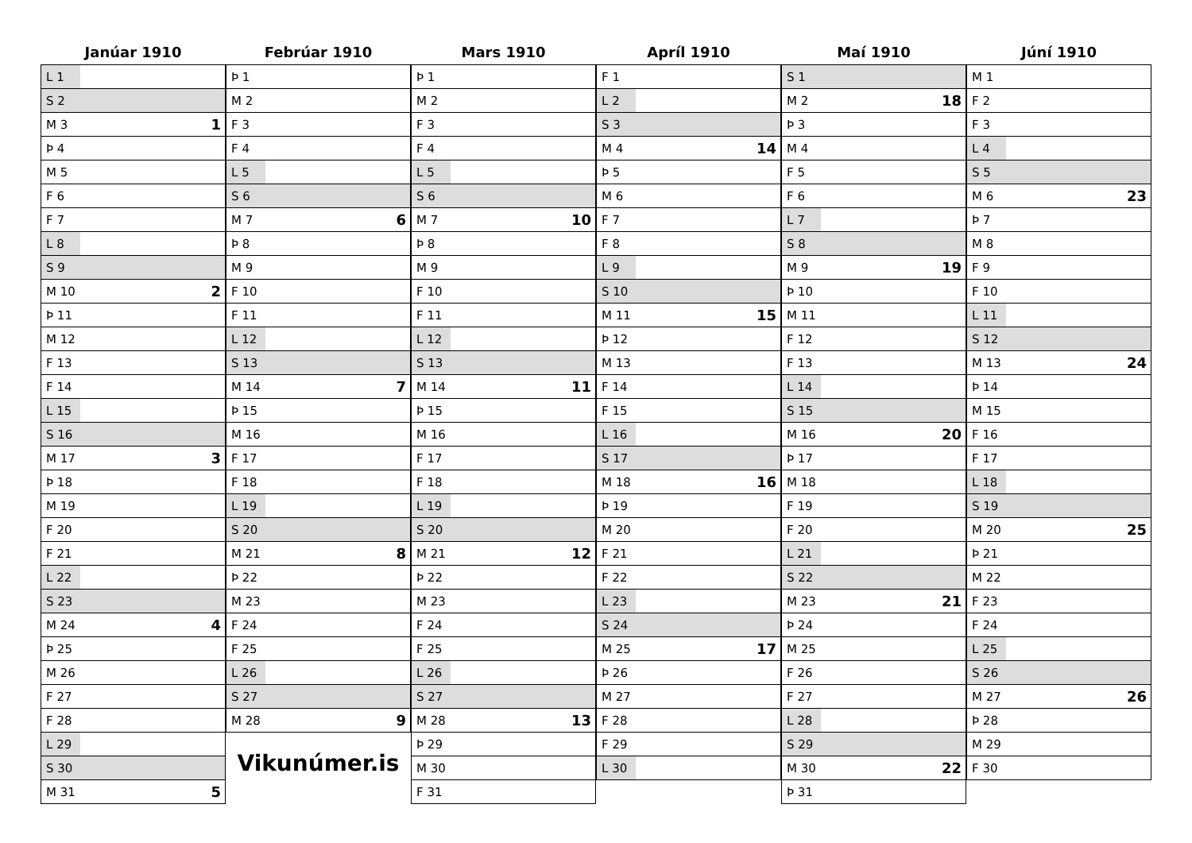Janúar 1910
| L 1 | |
| S 2 | |
| M 3 | 1 |
| Þ 4 | |
| M 5 | |
| F 6 | |
| F 7 | |
| L 8 | |
| S 9 | |
| M 10 | 2 |
| Þ 11 | |
| M 12 | |
| F 13 | |
| F 14 | |
| L 15 | |
| S 16 | |
| M 17 | 3 |
| Þ 18 | |
| M 19 | |
| F 20 | |
| F 21 | |
| L 22 | |
| S 23 | |
| M 24 | 4 |
| Þ 25 | |
| M 26 | |
| F 27 | |
| F 28 | |
| L 29 | |
| S 30 | |
| M 31 | 5 |
Febrúar 1910
| Þ 1 | |
| M 2 | |
| F 3 | |
| F 4 | |
| L 5 | |
| S 6 | |
| M 7 | 6 |
| Þ 8 | |
| M 9 | |
| F 10 | |
| F 11 | |
| L 12 | |
| S 13 | |
| M 14 | 7 |
| Þ 15 | |
| M 16 | |
| F 17 | |
| F 18 | |
| L 19 | |
| S 20 | |
| M 21 | 8 |
| Þ 22 | |
| M 23 | |
| F 24 | |
| F 25 | |
| L 26 | |
| S 27 | |
| M 28 | 9 |
Vikunúmer.is
Mars 1910
| Þ 1 | |
| M 2 | |
| F 3 | |
| F 4 | |
| L 5 | |
| S 6 | |
| M 7 | 10 |
| Þ 8 | |
| M 9 | |
| F 10 | |
| F 11 | |
| L 12 | |
| S 13 | |
| M 14 | 11 |
| Þ 15 | |
| M 16 | |
| F 17 | |
| F 18 | |
| L 19 | |
| S 20 | |
| M 21 | 12 |
| Þ 22 | |
| M 23 | |
| F 24 | |
| F 25 | |
| L 26 | |
| S 27 | |
| M 28 | 13 |
| Þ 29 | |
| M 30 | |
| F 31 | |
Apríl 1910
| F 1 | |
| L 2 | |
| S 3 | |
| M 4 | 14 |
| Þ 5 | |
| M 6 | |
| F 7 | |
| F 8 | |
| L 9 | |
| S 10 | |
| M 11 | 15 |
| Þ 12 | |
| M 13 | |
| F 14 | |
| F 15 | |
| L 16 | |
| S 17 | |
| M 18 | 16 |
| Þ 19 | |
| M 20 | |
| F 21 | |
| F 22 | |
| L 23 | |
| S 24 | |
| M 25 | 17 |
| Þ 26 | |
| M 27 | |
| F 28 | |
| F 29 | |
| L 30 | |
Maí 1910
| S 1 | |
| M 2 | 18 |
| Þ 3 | |
| M 4 | |
| F 5 | |
| F 6 | |
| L 7 | |
| S 8 | |
| M 9 | 19 |
| Þ 10 | |
| M 11 | |
| F 12 | |
| F 13 | |
| L 14 | |
| S 15 | |
| M 16 | 20 |
| Þ 17 | |
| M 18 | |
| F 19 | |
| F 20 | |
| L 21 | |
| S 22 | |
| M 23 | 21 |
| Þ 24 | |
| M 25 | |
| F 26 | |
| F 27 | |
| L 28 | |
| S 29 | |
| M 30 | 22 |
| Þ 31 | |
Júní 1910
| M 1 | |
| F 2 | |
| F 3 | |
| L 4 | |
| S 5 | |
| M 6 | 23 |
| Þ 7 | |
| M 8 | |
| F 9 | |
| F 10 | |
| L 11 | |
| S 12 | |
| M 13 | 24 |
| Þ 14 | |
| M 15 | |
| F 16 | |
| F 17 | |
| L 18 | |
| S 19 | |
| M 20 | 25 |
| Þ 21 | |
| M 22 | |
| F 23 | |
| F 24 | |
| L 25 | |
| S 26 | |
| M 27 | 26 |
| Þ 28 | |
| M 29 | |
| F 30 | |